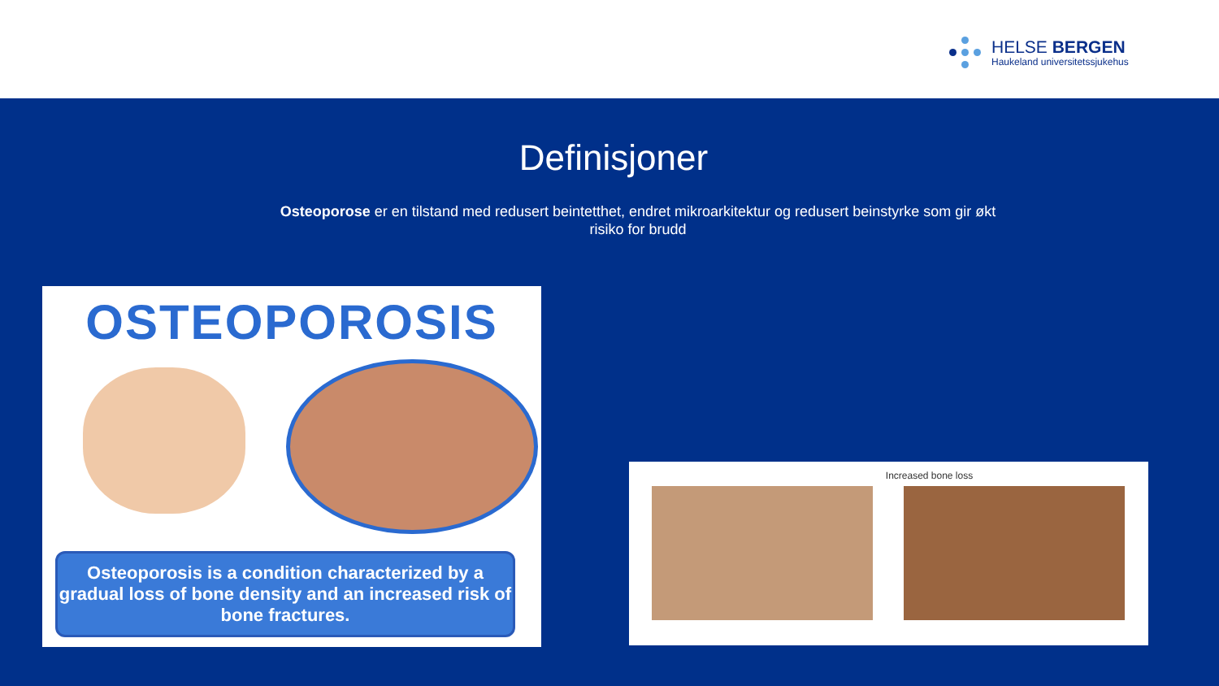HELSE BERGEN
Haukeland universitetssjukehus
Definisjoner
Osteoporose er en tilstand med redusert beintetthet, endret mikroarkitektur og redusert beinstyrke som gir økt risiko for brudd
OSTEOPOROSIS
Osteoporosis is a condition characterized by a gradual loss of bone density and an increased risk of bone fractures.
Increased bone loss